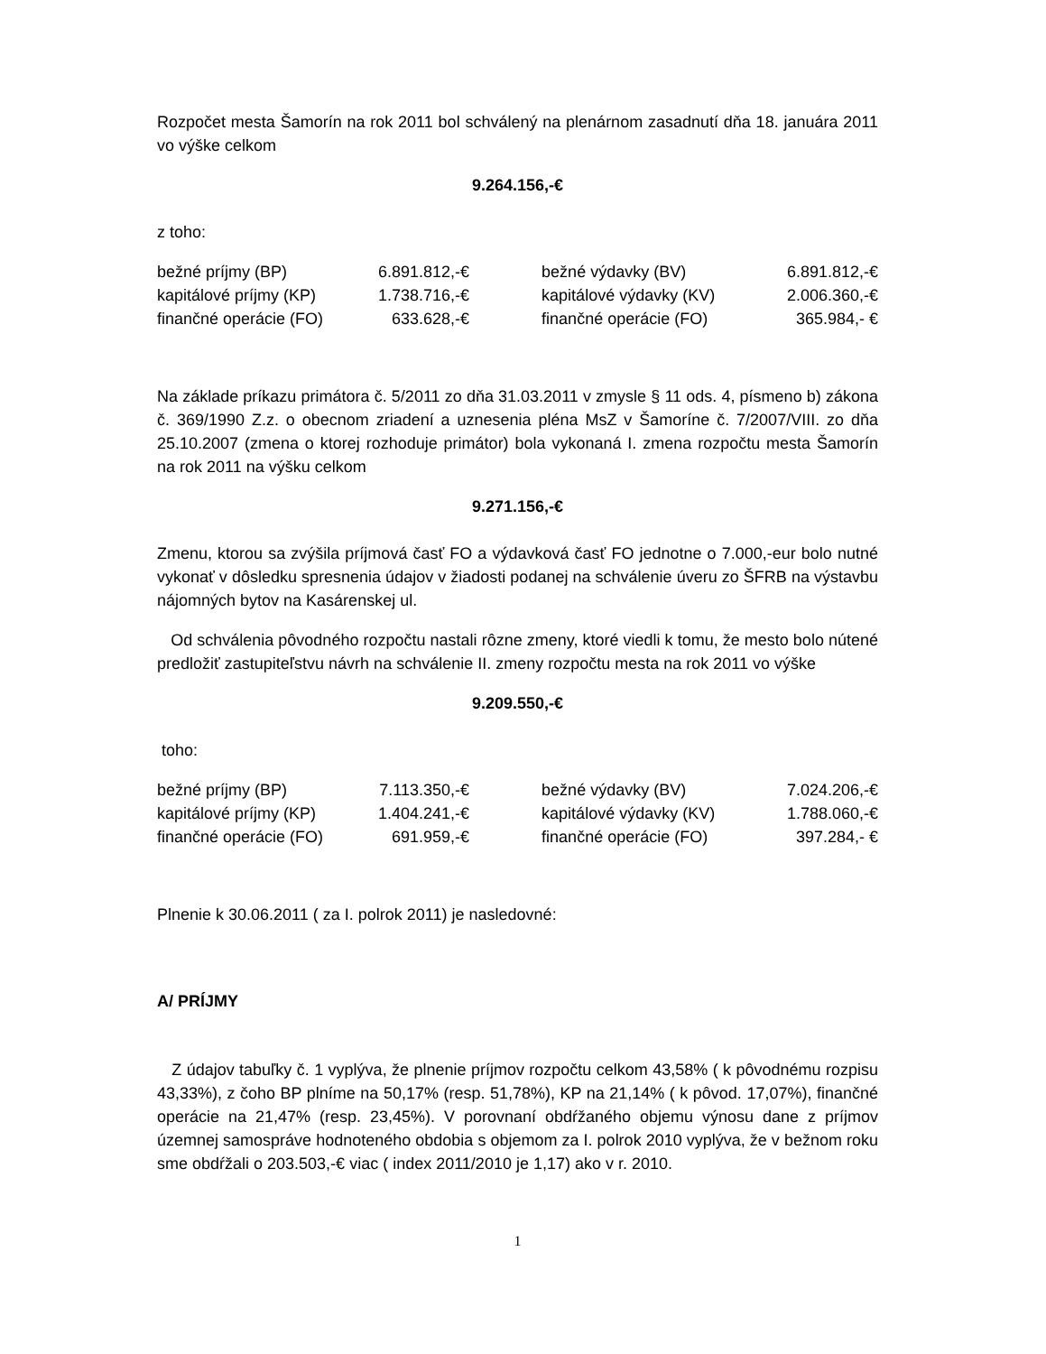Rozpočet mesta Šamorín na rok 2011 bol schválený na plenárnom zasadnutí dňa 18. januára 2011 vo výške celkom
9.264.156,-€
z toho:
| bežné príjmy (BP) | 6.891.812,-€ | bežné výdavky (BV) | 6.891.812,-€ |
| kapitálové príjmy (KP) | 1.738.716,-€ | kapitálové výdavky (KV) | 2.006.360,-€ |
| finančné operácie (FO) | 633.628,-€ | finančné operácie (FO) | 365.984,- € |
Na základe príkazu primátora č. 5/2011 zo dňa 31.03.2011 v zmysle § 11 ods. 4, písmeno b) zákona č. 369/1990 Z.z. o obecnom zriadení a uznesenia pléna MsZ v Šamoríne č. 7/2007/VIII. zo dňa 25.10.2007 (zmena o ktorej rozhoduje primátor) bola vykonaná I. zmena rozpočtu mesta Šamorín na rok 2011 na výšku celkom
9.271.156,-€
Zmenu, ktorou sa zvýšila príjmová časť FO a výdavková časť FO jednotne o 7.000,-eur bolo nutné vykonať v dôsledku spresnenia údajov v žiadosti podanej na schválenie úveru zo ŠFRB na výstavbu nájomných bytov na Kasárenskej ul.
Od schválenia pôvodného rozpočtu nastali rôzne zmeny, ktoré viedli k tomu, že mesto bolo nútené predložiť zastupiteľstvu návrh na schválenie II. zmeny rozpočtu mesta na rok 2011 vo výške
9.209.550,-€
toho:
| bežné príjmy (BP) | 7.113.350,-€ | bežné výdavky (BV) | 7.024.206,-€ |
| kapitálové príjmy (KP) | 1.404.241,-€ | kapitálové výdavky (KV) | 1.788.060,-€ |
| finančné operácie (FO) | 691.959,-€ | finančné operácie (FO) | 397.284,- € |
Plnenie k 30.06.2011 ( za I. polrok 2011) je nasledovné:
A/ PRÍJMY
Z údajov tabuľky č. 1 vyplýva, že plnenie príjmov rozpočtu celkom 43,58% ( k pôvodnému rozpisu 43,33%), z čoho BP plníme na 50,17% (resp. 51,78%), KP na 21,14% ( k pôvod. 17,07%), finančné operácie na 21,47% (resp. 23,45%). V porovnaní obdŕžaného objemu výnosu dane z príjmov územnej samospráve hodnoteného obdobia s objemom za I. polrok 2010 vyplýva, že v bežnom roku sme obdŕžali o 203.503,-€ viac ( index 2011/2010 je 1,17) ako v r. 2010.
1